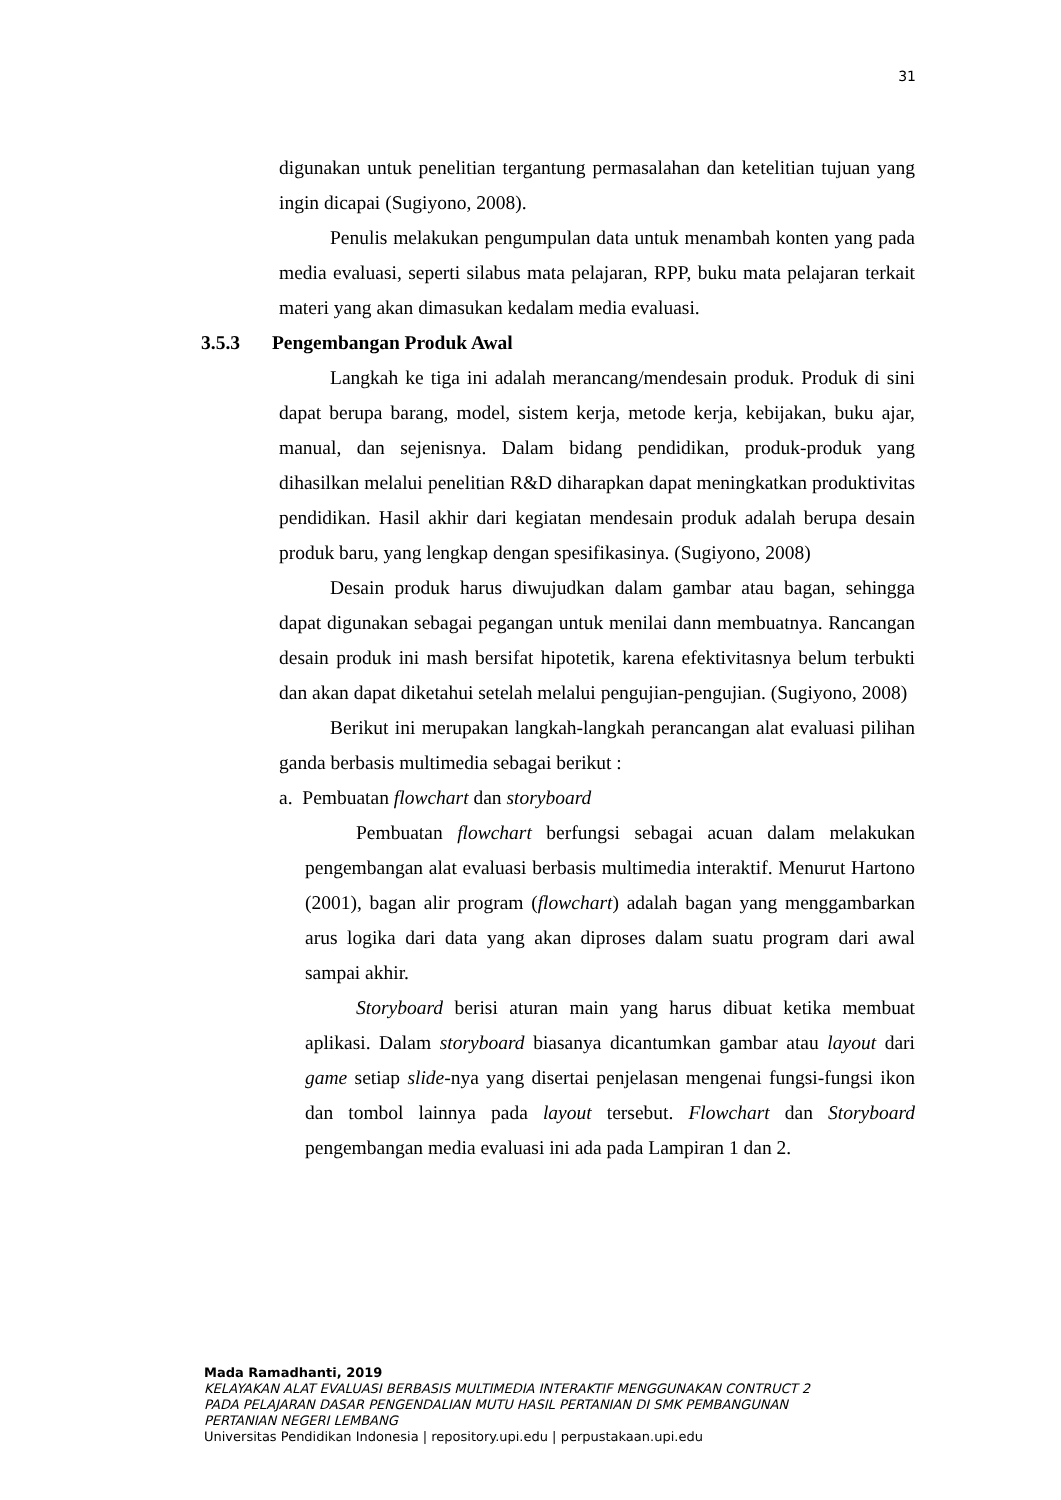31
digunakan untuk penelitian tergantung permasalahan dan ketelitian tujuan yang ingin dicapai (Sugiyono, 2008).
Penulis melakukan pengumpulan data untuk menambah konten yang pada media evaluasi, seperti silabus mata pelajaran, RPP, buku mata pelajaran terkait materi yang akan dimasukan kedalam media evaluasi.
3.5.3 Pengembangan Produk Awal
Langkah ke tiga ini adalah merancang/mendesain produk. Produk di sini dapat berupa barang, model, sistem kerja, metode kerja, kebijakan, buku ajar, manual, dan sejenisnya. Dalam bidang pendidikan, produk-produk yang dihasilkan melalui penelitian R&D diharapkan dapat meningkatkan produktivitas pendidikan. Hasil akhir dari kegiatan mendesain produk adalah berupa desain produk baru, yang lengkap dengan spesifikasinya. (Sugiyono, 2008)
Desain produk harus diwujudkan dalam gambar atau bagan, sehingga dapat digunakan sebagai pegangan untuk menilai dann membuatnya. Rancangan desain produk ini mash bersifat hipotetik, karena efektivitasnya belum terbukti dan akan dapat diketahui setelah melalui pengujian-pengujian. (Sugiyono, 2008)
Berikut ini merupakan langkah-langkah perancangan alat evaluasi pilihan ganda berbasis multimedia sebagai berikut :
a. Pembuatan flowchart dan storyboard
Pembuatan flowchart berfungsi sebagai acuan dalam melakukan pengembangan alat evaluasi berbasis multimedia interaktif. Menurut Hartono (2001), bagan alir program (flowchart) adalah bagan yang menggambarkan arus logika dari data yang akan diproses dalam suatu program dari awal sampai akhir.
Storyboard berisi aturan main yang harus dibuat ketika membuat aplikasi. Dalam storyboard biasanya dicantumkan gambar atau layout dari game setiap slide-nya yang disertai penjelasan mengenai fungsi-fungsi ikon dan tombol lainnya pada layout tersebut. Flowchart dan Storyboard pengembangan media evaluasi ini ada pada Lampiran 1 dan 2.
Mada Ramadhanti, 2019
KELAYAKAN ALAT EVALUASI BERBASIS MULTIMEDIA INTERAKTIF MENGGUNAKAN CONTRUCT 2
PADA PELAJARAN DASAR PENGENDALIAN MUTU HASIL PERTANIAN DI SMK PEMBANGUNAN
PERTANIAN NEGERI LEMBANG
Universitas Pendidikan Indonesia | repository.upi.edu | perpustakaan.upi.edu